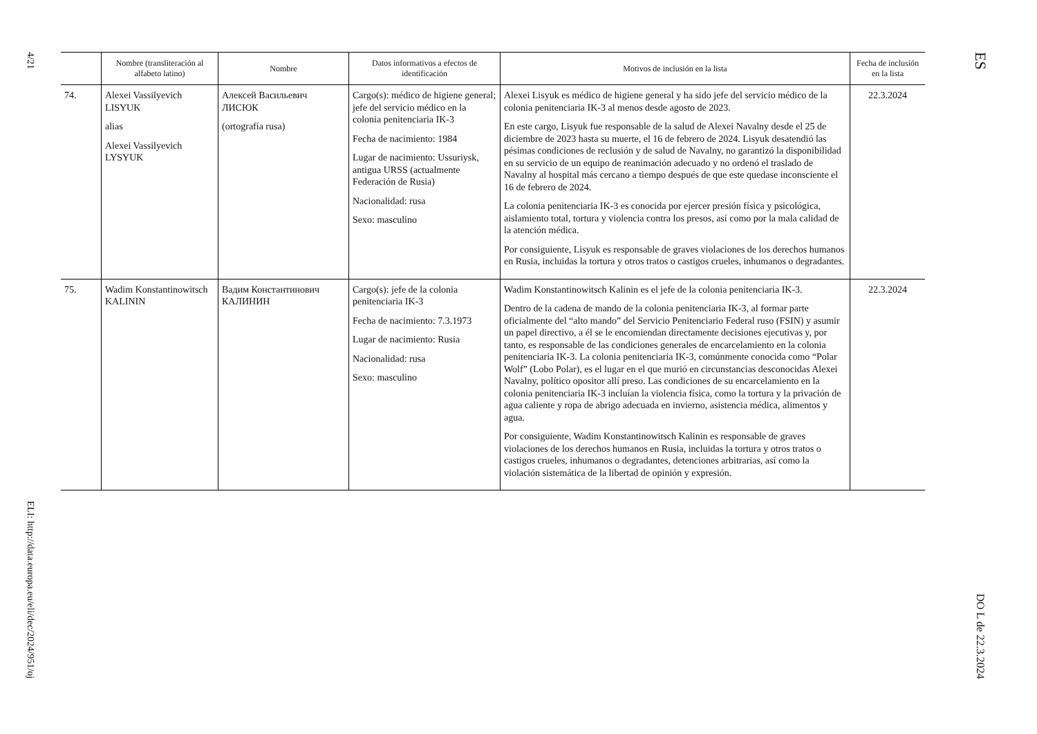4/21
ELI: http://data.europa.eu/eli/dec/2024/951/oj
| | Nombre (transliteración al alfabeto latino) | Nombre | Datos informativos a efectos de identificación | Motivos de inclusión en la lista | Fecha de inclusión en la lista |
| --- | --- | --- | --- | --- | --- |
| 74. | Alexei Vassilyevich LISYUK alias Alexei Vassilyevich LYSYUK | Алексей Васильевич ЛИСЮК (ortografía rusa) | Cargo(s): médico de higiene general; jefe del servicio médico en la colonia penitenciaria IK-3 Fecha de nacimiento: 1984 Lugar de nacimiento: Ussuriysk, antigua URSS (actualmente Federación de Rusia) Nacionalidad: rusa Sexo: masculino | Alexei Lisyuk es médico de higiene general y ha sido jefe del servicio médico de la colonia penitenciaria IK-3 al menos desde agosto de 2023. En este cargo, Lisyuk fue responsable de la salud de Alexei Navalny desde el 25 de diciembre de 2023 hasta su muerte, el 16 de febrero de 2024. Lisyuk desatendió las pésimas condiciones de reclusión y de salud de Navalny, no garantizó la disponibilidad en su servicio de un equipo de reanimación adecuado y no ordenó el traslado de Navalny al hospital más cercano a tiempo después de que este quedase inconsciente el 16 de febrero de 2024. La colonia penitenciaria IK-3 es conocida por ejercer presión física y psicológica, aislamiento total, tortura y violencia contra los presos, así como por la mala calidad de la atención médica. Por consiguiente, Lisyuk es responsable de graves violaciones de los derechos humanos en Rusia, incluidas la tortura y otros tratos o castigos crueles, inhumanos o degradantes. | 22.3.2024 |
| 75. | Wadim Konstantinowitsch KALININ | Вадим Константинович КАЛИНИН | Cargo(s): jefe de la colonia penitenciaria IK-3 Fecha de nacimiento: 7.3.1973 Lugar de nacimiento: Rusia Nacionalidad: rusa Sexo: masculino | Wadim Konstantinowitsch Kalinin es el jefe de la colonia penitenciaria IK-3. Dentro de la cadena de mando de la colonia penitenciaria IK-3, al formar parte oficialmente del “alto mando” del Servicio Penitenciario Federal ruso (FSIN) y asumir un papel directivo, a él se le encomiendan directamente decisiones ejecutivas y, por tanto, es responsable de las condiciones generales de encarcelamiento en la colonia penitenciaria IK-3. La colonia penitenciaria IK-3, comúnmente conocida como “Polar Wolf” (Lobo Polar), es el lugar en el que murió en circunstancias desconocidas Alexei Navalny, político opositor allí preso. Las condiciones de su encarcelamiento en la colonia penitenciaria IK-3 incluían la violencia física, como la tortura y la privación de agua caliente y ropa de abrigo adecuada en invierno, asistencia médica, alimentos y agua. Por consiguiente, Wadim Konstantinowitsch Kalinin es responsable de graves violaciones de los derechos humanos en Rusia, incluidas la tortura y otros tratos o castigos crueles, inhumanos o degradantes, detenciones arbitrarias, así como la violación sistemática de la libertad de opinión y expresión. | 22.3.2024 |
ES
DO L de 22.3.2024